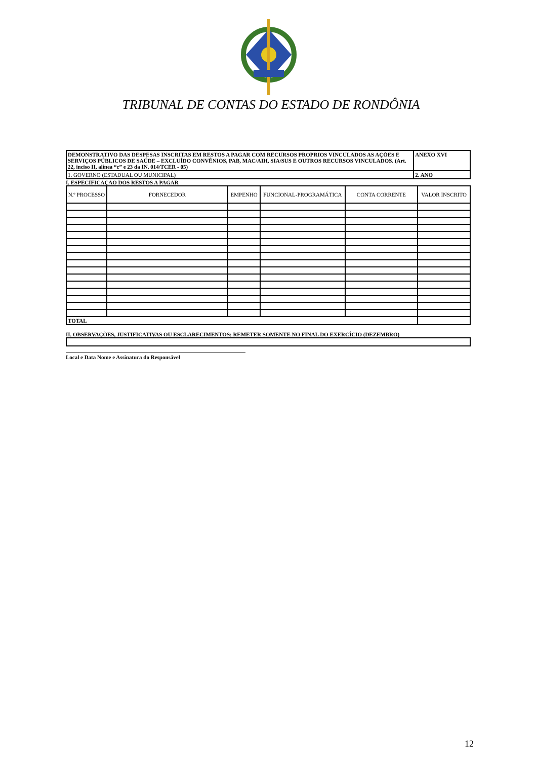TRIBUNAL DE CONTAS DO ESTADO DE RONDÔNIA
| DEMONSTRATIVO DAS DESPESAS INSCRITAS EM RESTOS A PAGAR COM RECURSOS PROPRIOS VINCULADOS AS AÇÕES E SERVIÇOS PÚBLICOS DE SAÚDE – EXCLUÍDO CONVÊNIOS, PAB, MAC/AIH, SIA/SUS E OUTROS RECURSOS VINCULADOS. (Art. 22, inciso II, alínea “c” e 23 da IN. 014/TCER - 05) | ANEXO XVI |
| 1. GOVERNO (ESTADUAL OU MUNICIPAL) | 2. ANO |
I. ESPECIFICAÇAO DOS RESTOS A PAGAR
| N.º PROCESSO | FORNECEDOR | EMPENHO | FUNCIONAL-PROGRAMÁTICA | CONTA CORRENTE | VALOR INSCRITO |
| --- | --- | --- | --- | --- | --- |
| TOTAL | | | | | |
II. OBSERVAÇÕES, JUSTIFICATIVAS OU ESCLARECIMENTOS: REMETER SOMENTE NO FINAL DO EXERCÍCIO (DEZEMBRO)
Local e Data Nome e Assinatura do Responsável
12